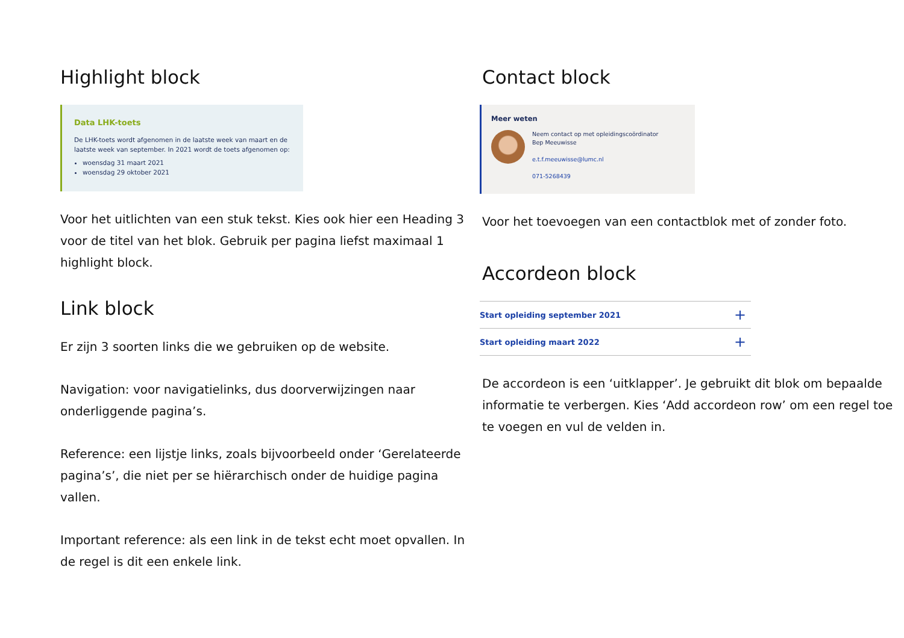Highlight block
Data LHK-toets
De LHK-toets wordt afgenomen in de laatste week van maart en de laatste week van september. In 2021 wordt de toets afgenomen op:
woensdag 31 maart 2021
woensdag 29 oktober 2021
Voor het uitlichten van een stuk tekst. Kies ook hier een Heading 3 voor de titel van het blok. Gebruik per pagina liefst maximaal 1 highlight block.
Link block
Er zijn 3 soorten links die we gebruiken op de website.
Navigation: voor navigatielinks, dus doorverwijzingen naar onderliggende pagina’s.
Reference: een lijstje links, zoals bijvoorbeeld onder ‘Gerelateerde pagina’s’, die niet per se hiërarchisch onder de huidige pagina vallen.
Important reference: als een link in de tekst echt moet opvallen. In de regel is dit een enkele link.
Contact block
Meer weten
Neem contact op met opleidingscoördinator
Bep Meeuwisse
e.t.f.meeuwisse@lumc.nl
071-5268439
Voor het toevoegen van een contactblok met of zonder foto.
Accordeon block
Start opleiding september 2021 +
Start opleiding maart 2022 +
De accordeon is een ‘uitklapper’. Je gebruikt dit blok om bepaalde informatie te verbergen. Kies ‘Add accordeon row’ om een regel toe te voegen en vul de velden in.